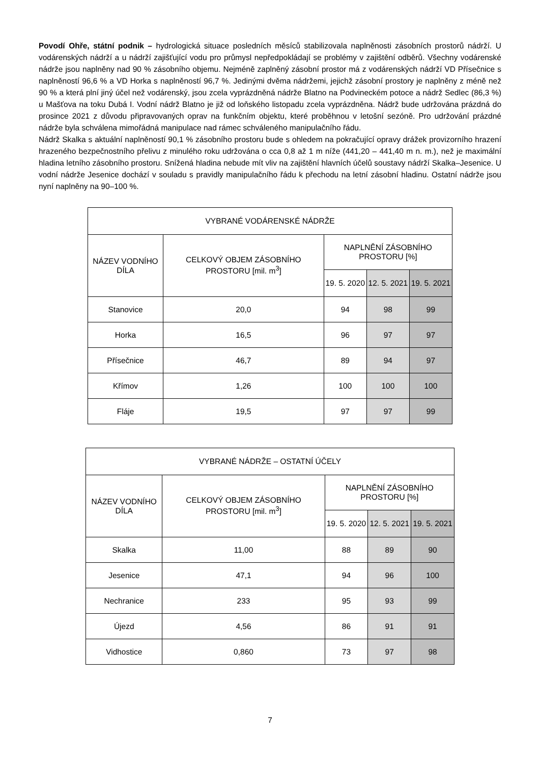Povodí Ohře, státní podnik – hydrologická situace posledních měsíců stabilizovala naplněnosti zásobních prostorů nádrží. U vodárenských nádrží a u nádrží zajišťující vodu pro průmysl nepředpokládají se problémy v zajištění odběrů. Všechny vodárenské nádrže jsou naplněny nad 90 % zásobního objemu. Nejméně zaplněný zásobní prostor má z vodárenských nádrží VD Přísečnice s naplněností 96,6 % a VD Horka s naplněností 96,7 %. Jedinými dvěma nádržemi, jejichž zásobní prostory je naplněny z méně než 90 % a která plní jiný účel než vodárenský, jsou zcela vyprázdněná nádrže Blatno na Podvineckém potoce a nádrž Sedlec (86,3 %) u Mašťova na toku Dubá I. Vodní nádrž Blatno je již od loňského listopadu zcela vyprázdněna. Nádrž bude udržována prázdná do prosince 2021 z důvodu připravovaných oprav na funkčním objektu, které proběhnou v letošní sezóně. Pro udržování prázdné nádrže byla schválena mimořádná manipulace nad rámec schváleného manipulačního řádu.
Nádrž Skalka s aktuální naplněností 90,1 % zásobního prostoru bude s ohledem na pokračující opravy drážek provizorního hrazení hrazeného bezpečnostního přelivu z minulého roku udržována o cca 0,8 až 1 m níže (441,20 – 441,40 m n. m.), než je maximální hladina letního zásobního prostoru. Snížená hladina nebude mít vliv na zajištění hlavních účelů soustavy nádrží Skalka–Jesenice. U vodní nádrže Jesenice dochází v souladu s pravidly manipulačního řádu k přechodu na letní zásobní hladinu. Ostatní nádrže jsou nyní naplněny na 90–100 %.
| VYBRANÉ VODÁRENSKÉ NÁDRŽE | | | | |
| --- | --- | --- | --- | --- |
| NÁZEV VODNÍHO DÍLA | CELKOVÝ OBJEM ZÁSOBNÍHO PROSTORU [mil. m<sup>3</sup>] | NAPLNĚNÍ ZÁSOBNÍHO PROSTORU [%] | | |
| | | 19. 5. 2020 | 12. 5. 2021 | 19. 5. 2021 |
| Stanovice | 20,0 | 94 | 98 | 99 |
| Horka | 16,5 | 96 | 97 | 97 |
| Přísečnice | 46,7 | 89 | 94 | 97 |
| Křímov | 1,26 | 100 | 100 | 100 |
| Fláje | 19,5 | 97 | 97 | 99 |
| VYBRANÉ NÁDRŽE – OSTATNÍ ÚČELY | | | | |
| --- | --- | --- | --- | --- |
| NÁZEV VODNÍHO DÍLA | CELKOVÝ OBJEM ZÁSOBNÍHO PROSTORU [mil. m<sup>3</sup>] | NAPLNĚNÍ ZÁSOBNÍHO PROSTORU [%] | | |
| | | 19. 5. 2020 | 12. 5. 2021 | 19. 5. 2021 |
| Skalka | 11,00 | 88 | 89 | 90 |
| Jesenice | 47,1 | 94 | 96 | 100 |
| Nechranice | 233 | 95 | 93 | 99 |
| Újezd | 4,56 | 86 | 91 | 91 |
| Vidhostice | 0,860 | 73 | 97 | 98 |
7